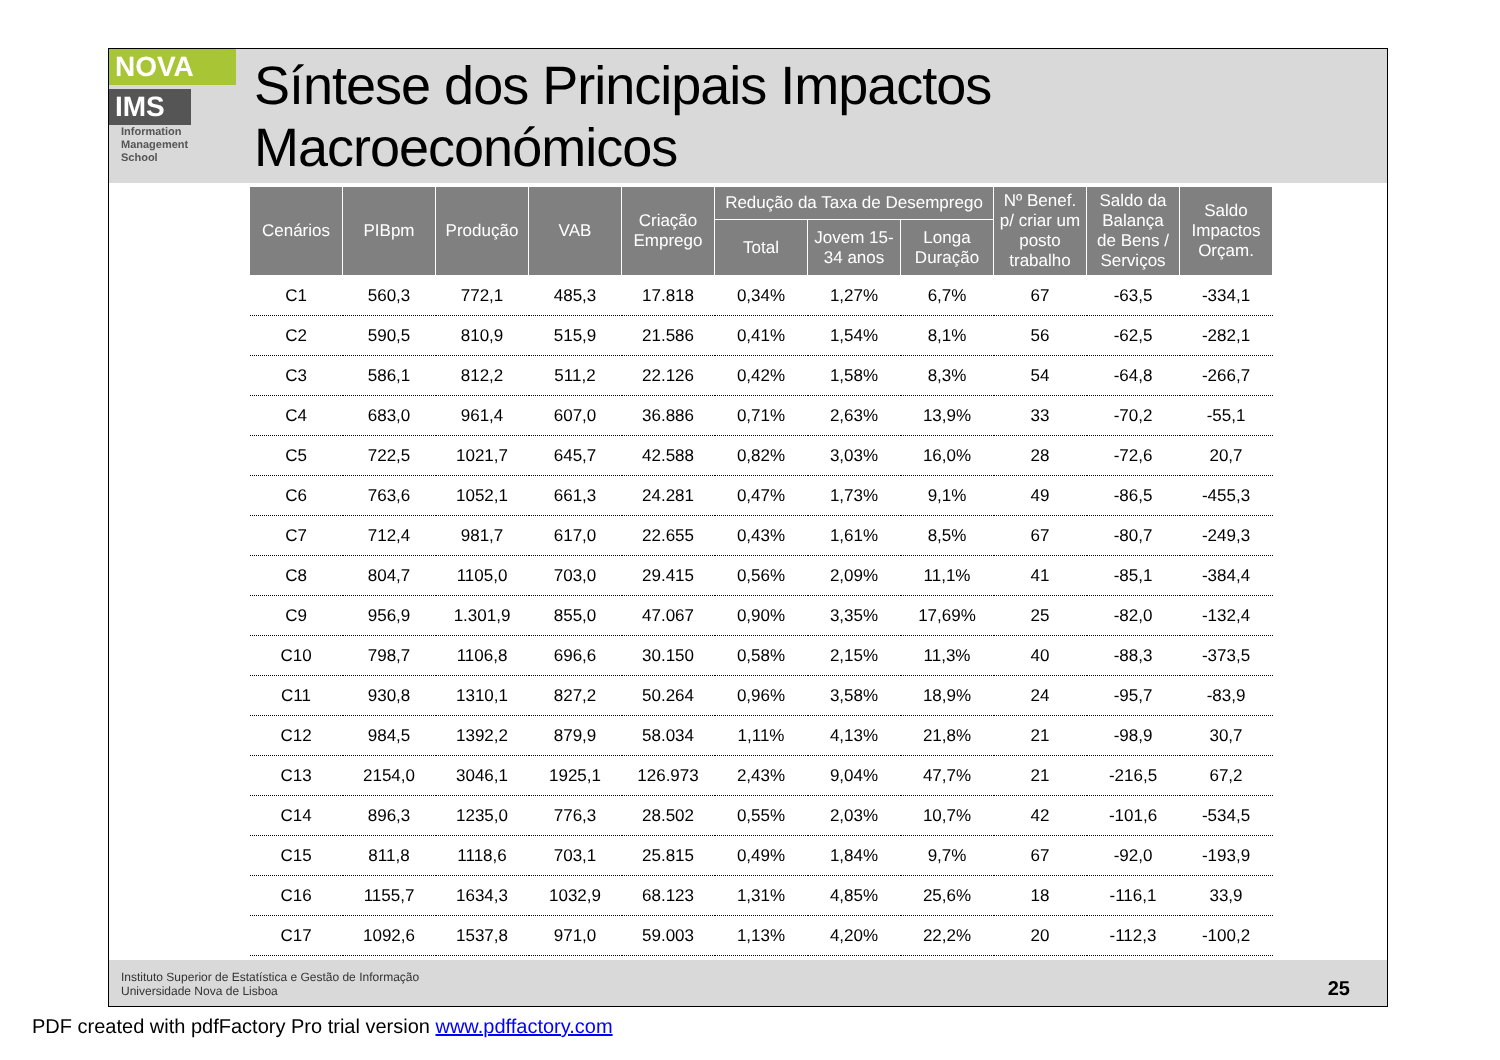NOVA
IMS
Information
Management
School
Síntese dos Principais Impactos Macroeconómicos
| Cenários | PIBpm | Produção | VAB | Criação Emprego | Redução da Taxa de Desemprego | | | Nº Benef. p/ criar um posto trabalho | Saldo da Balança de Bens / Serviços | Saldo Impactos Orçam. |
| --- | --- | --- | --- | --- | --- | --- | --- | --- | --- | --- |
| | | | | | Total | Jovem 15-34 anos | Longa Duração | | | |
| C1 | 560,3 | 772,1 | 485,3 | 17.818 | 0,34% | 1,27% | 6,7% | 67 | -63,5 | -334,1 |
| C2 | 590,5 | 810,9 | 515,9 | 21.586 | 0,41% | 1,54% | 8,1% | 56 | -62,5 | -282,1 |
| C3 | 586,1 | 812,2 | 511,2 | 22.126 | 0,42% | 1,58% | 8,3% | 54 | -64,8 | -266,7 |
| C4 | 683,0 | 961,4 | 607,0 | 36.886 | 0,71% | 2,63% | 13,9% | 33 | -70,2 | -55,1 |
| C5 | 722,5 | 1021,7 | 645,7 | 42.588 | 0,82% | 3,03% | 16,0% | 28 | -72,6 | 20,7 |
| C6 | 763,6 | 1052,1 | 661,3 | 24.281 | 0,47% | 1,73% | 9,1% | 49 | -86,5 | -455,3 |
| C7 | 712,4 | 981,7 | 617,0 | 22.655 | 0,43% | 1,61% | 8,5% | 67 | -80,7 | -249,3 |
| C8 | 804,7 | 1105,0 | 703,0 | 29.415 | 0,56% | 2,09% | 11,1% | 41 | -85,1 | -384,4 |
| C9 | 956,9 | 1.301,9 | 855,0 | 47.067 | 0,90% | 3,35% | 17,69% | 25 | -82,0 | -132,4 |
| C10 | 798,7 | 1106,8 | 696,6 | 30.150 | 0,58% | 2,15% | 11,3% | 40 | -88,3 | -373,5 |
| C11 | 930,8 | 1310,1 | 827,2 | 50.264 | 0,96% | 3,58% | 18,9% | 24 | -95,7 | -83,9 |
| C12 | 984,5 | 1392,2 | 879,9 | 58.034 | 1,11% | 4,13% | 21,8% | 21 | -98,9 | 30,7 |
| C13 | 2154,0 | 3046,1 | 1925,1 | 126.973 | 2,43% | 9,04% | 47,7% | 21 | -216,5 | 67,2 |
| C14 | 896,3 | 1235,0 | 776,3 | 28.502 | 0,55% | 2,03% | 10,7% | 42 | -101,6 | -534,5 |
| C15 | 811,8 | 1118,6 | 703,1 | 25.815 | 0,49% | 1,84% | 9,7% | 67 | -92,0 | -193,9 |
| C16 | 1155,7 | 1634,3 | 1032,9 | 68.123 | 1,31% | 4,85% | 25,6% | 18 | -116,1 | 33,9 |
| C17 | 1092,6 | 1537,8 | 971,0 | 59.003 | 1,13% | 4,20% | 22,2% | 20 | -112,3 | -100,2 |
Instituto Superior de Estatística e Gestão de Informação
Universidade Nova de Lisboa
25
PDF created with pdfFactory Pro trial version www.pdffactory.com